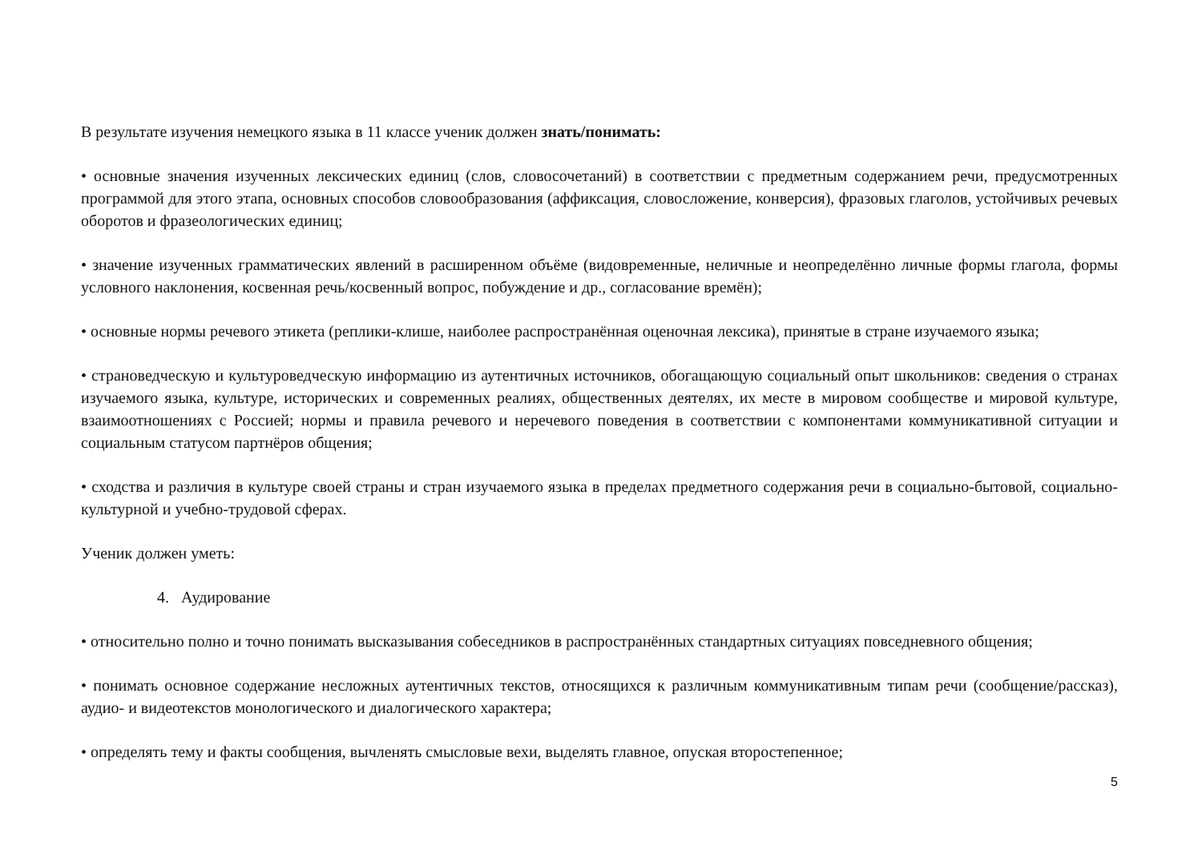В результате изучения немецкого языка в 11 классе ученик должен знать/понимать:
• основные значения изученных лексических единиц (слов, словосочетаний) в соответствии с предметным содержанием речи, предусмотренных программой для этого этапа, основных способов словообразования (аффиксация, словосложение, конверсия), фразовых глаголов, устойчивых речевых оборотов и фразеологических единиц;
• значение изученных грамматических явлений в расширенном объёме (видовременные, неличные и неопределённо личные формы глагола, формы условного наклонения, косвенная речь/косвенный вопрос, побуждение и др., согласование времён);
• основные нормы речевого этикета (реплики-клише, наиболее распространённая оценочная лексика), принятые в стране изучаемого языка;
• страноведческую и культуроведческую информацию из аутентичных источников, обогащающую социальный опыт школьников: сведения о странах изучаемого языка, культуре, исторических и современных реалиях, общественных деятелях, их месте в мировом сообществе и мировой культуре, взаимоотношениях с Россией; нормы и правила речевого и неречевого поведения в соответствии с компонентами коммуникативной ситуации и социальным статусом партнёров общения;
• сходства и различия в культуре своей страны и стран изучаемого языка в пределах предметного содержания речи в социально-бытовой, социально-культурной и учебно-трудовой сферах.
Ученик должен уметь:
4. Аудирование
• относительно полно и точно понимать высказывания собеседников в распространённых стандартных ситуациях повседневного общения;
• понимать основное содержание несложных аутентичных текстов, относящихся к различным коммуникативным типам речи (сообщение/рассказ), аудио- и видеотекстов монологического и диалогического характера;
• определять тему и факты сообщения, вычленять смысловые вехи, выделять главное, опуская второстепенное;
5